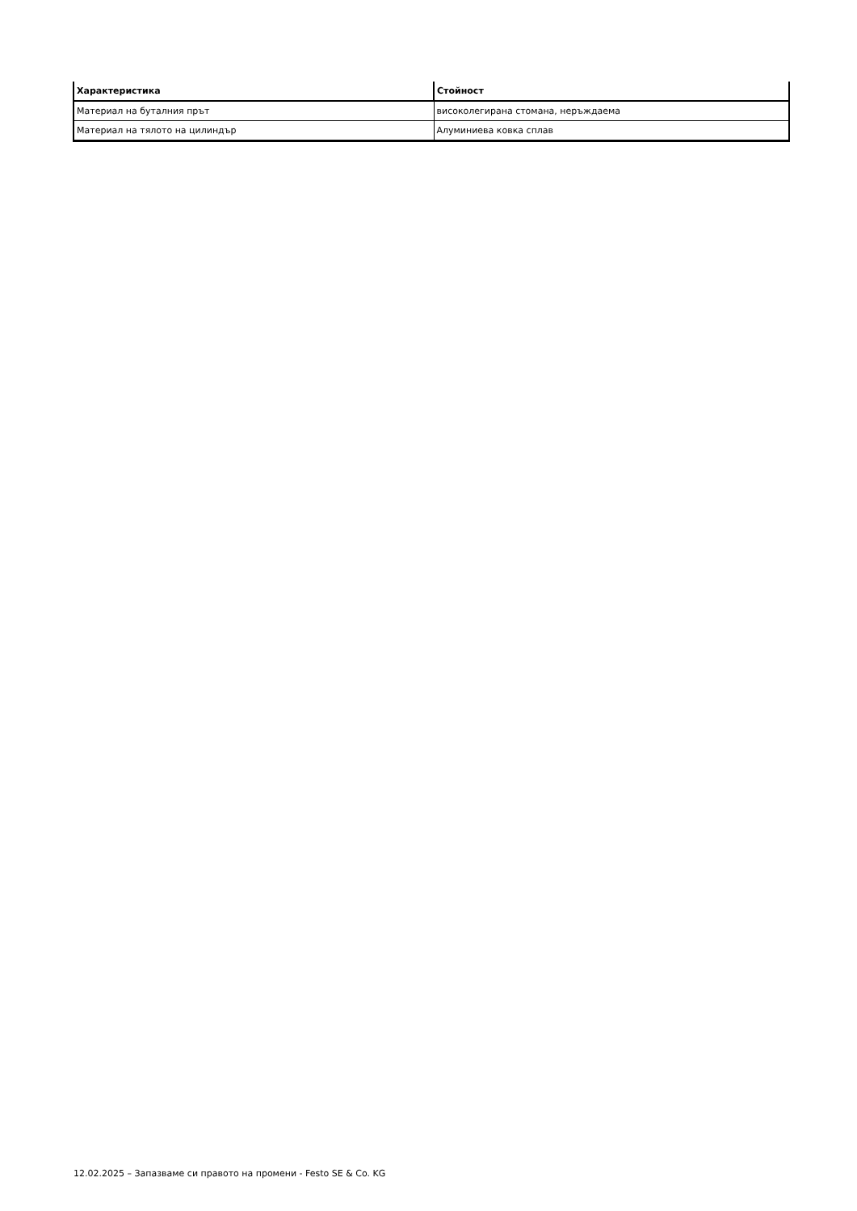| Характеристика | Стойност |
| --- | --- |
| Материал на буталния прът | високолегирана стомана, неръждаема |
| Материал на тялото на цилиндър | Алуминиева ковка сплав |
12.02.2025 – Запазваме си правото на промени - Festo SE & Co. KG